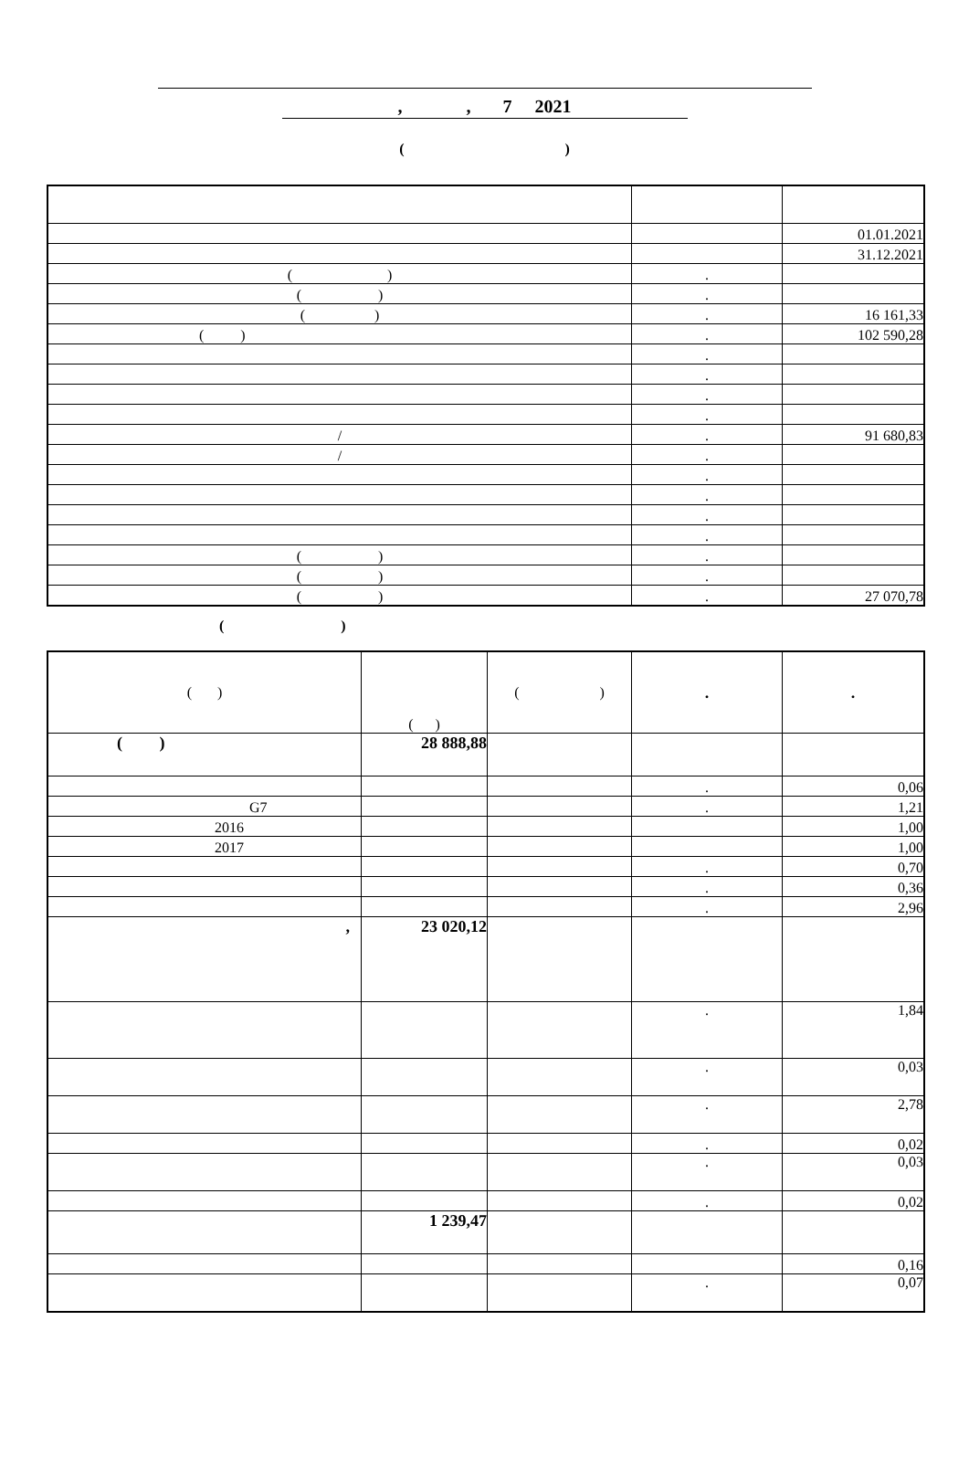, , 7 2021
( )
| | | 01.01.2021 |
| | | 31.12.2021 |
| ( ) | . | |
| ( ) | . | |
| ( ) | . | 16 161,33 |
| ( ) | . | 102 590,28 |
| | . | |
| | . | |
| | . | |
| | . | |
| / | . | 91 680,83 |
| / | . | |
| | . | |
| | . | |
| | . | |
| | . | |
| ( ) | . | |
| ( ) | . | |
| ( ) | . | 27 070,78 |
( )
| ( ) | ( ) | ( ) | . | . |
| ( ) | 28 888,88 | | | |
| | | | . | 0,06 |
| G7 | | | . | 1,21 |
| 2016 | | | | 1,00 |
| 2017 | | | | 1,00 |
| | | | . | 0,70 |
| | | | . | 0,36 |
| | | | . | 2,96 |
| , | 23 020,12 | | | |
| | | | . | 1,84 |
| | | | . | 0,03 |
| | | | . | 2,78 |
| | | | . | 0,02 |
| | | | . | 0,03 |
| | | | . | 0,02 |
| | 1 239,47 | | | |
| | | | | 0,16 |
| | | | . | 0,07 |